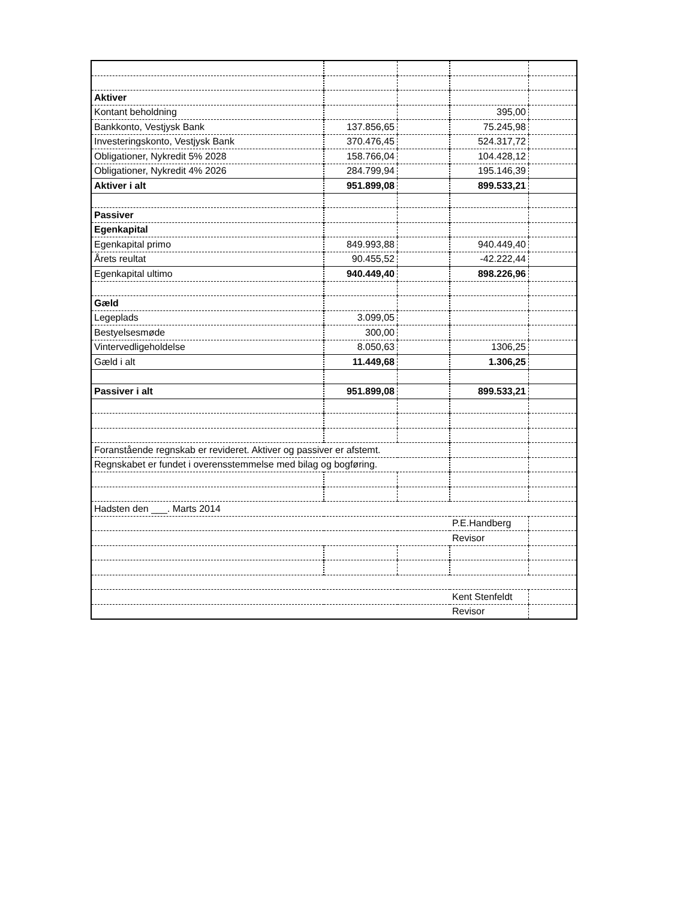| Aktiver | | | | |
| Kontant beholdning | | | 395,00 | |
| Bankkonto, Vestjysk Bank | 137.856,65 | | 75.245,98 | |
| Investeringskonto, Vestjysk Bank | 370.476,45 | | 524.317,72 | |
| Obligationer, Nykredit 5% 2028 | 158.766,04 | | 104.428,12 | |
| Obligationer, Nykredit 4% 2026 | 284.799,94 | | 195.146,39 | |
| Aktiver i alt | 951.899,08 | | 899.533,21 | |
| Passiver | | | | |
| Egenkapital | | | | |
| Egenkapital primo | 849.993,88 | | 940.449,40 | |
| Årets reultat | 90.455,52 | | -42.222,44 | |
| Egenkapital ultimo | 940.449,40 | | 898.226,96 | |
| Gæld | | | | |
| Legeplads | 3.099,05 | | | |
| Bestyelsesmøde | 300,00 | | | |
| Vintervedligeholdelse | 8.050,63 | | 1306,25 | |
| Gæld i alt | 11.449,68 | | 1.306,25 | |
| Passiver i alt | 951.899,08 | | 899.533,21 | |
| Foranstående regnskab er revideret. Aktiver og passiver er afstemt. | | | | |
| Regnskabet er fundet i overensstemmelse med bilag og bogføring. | | | | |
| Hadsten den ___. Marts 2014 | | | | |
| | | | P.E.Handberg | |
| | | | Revisor | |
| | | | Kent Stenfeldt | |
| | | | Revisor | |